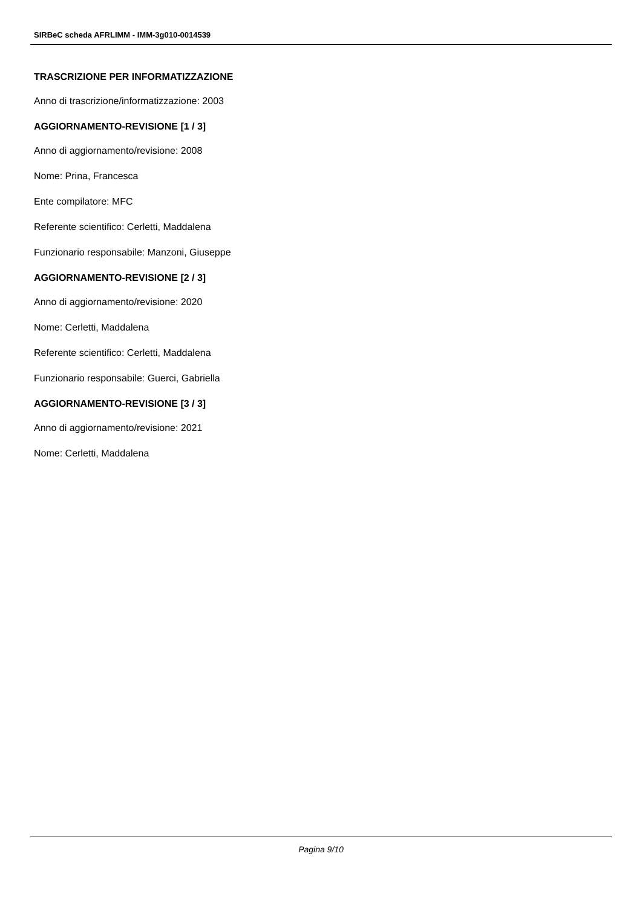SIRBeC scheda AFRLIMM - IMM-3g010-0014539
TRASCRIZIONE PER INFORMATIZZAZIONE
Anno di trascrizione/informatizzazione: 2003
AGGIORNAMENTO-REVISIONE [1 / 3]
Anno di aggiornamento/revisione: 2008
Nome: Prina, Francesca
Ente compilatore: MFC
Referente scientifico: Cerletti, Maddalena
Funzionario responsabile: Manzoni, Giuseppe
AGGIORNAMENTO-REVISIONE [2 / 3]
Anno di aggiornamento/revisione: 2020
Nome: Cerletti, Maddalena
Referente scientifico: Cerletti, Maddalena
Funzionario responsabile: Guerci, Gabriella
AGGIORNAMENTO-REVISIONE [3 / 3]
Anno di aggiornamento/revisione: 2021
Nome: Cerletti, Maddalena
Pagina 9/10